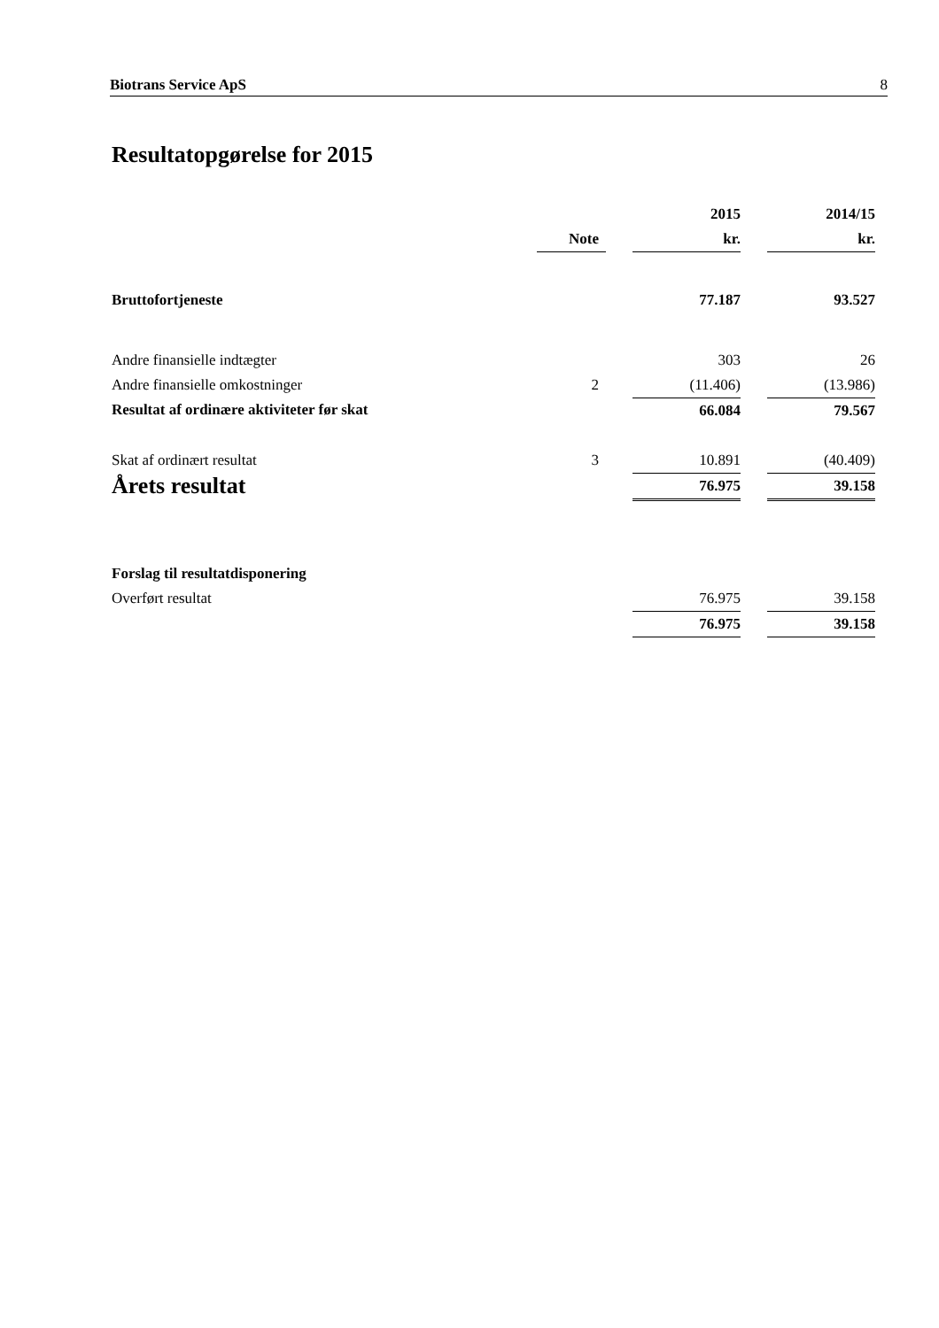Biotrans Service ApS 8
Resultatopgørelse for 2015
| | | | 2015 | | 2014/15 |
| --- | --- | --- | --- | --- | --- |
| | Note | | kr. | | kr. |
| Bruttofortjeneste | | | 77.187 | | 93.527 |
| Andre finansielle indtægter | | | 303 | | 26 |
| Andre finansielle omkostninger | 2 | | (11.406) | | (13.986) |
| Resultat af ordinære aktiviteter før skat | | | 66.084 | | 79.567 |
| Skat af ordinært resultat | 3 | | 10.891 | | (40.409) |
| Årets resultat | | | 76.975 | | 39.158 |
| Forslag til resultatdisponering | | | | | |
| Overført resultat | | | 76.975 | | 39.158 |
| | | | 76.975 | | 39.158 |